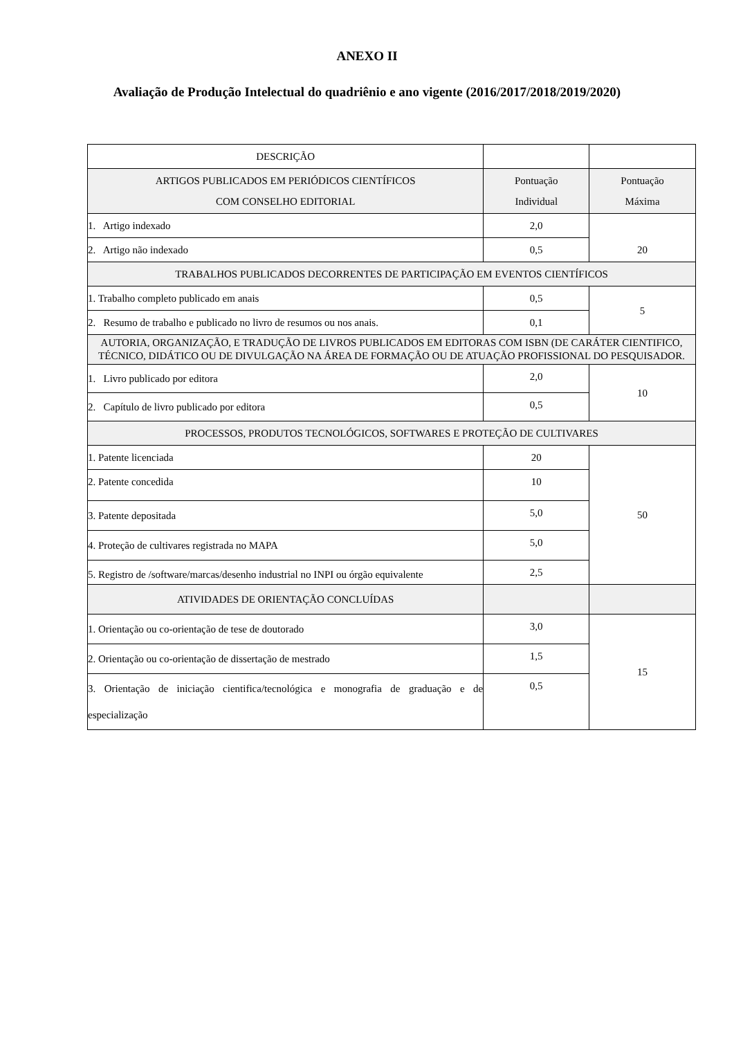ANEXO II
Avaliação de Produção Intelectual do quadriênio e ano vigente (2016/2017/2018/2019/2020)
| DESCRIÇÃO | | |
| ARTIGOS PUBLICADOS EM PERIÓDICOS CIENTÍFICOS COM CONSELHO EDITORIAL | Pontuação Individual | Pontuação Máxima |
| 1. Artigo indexado | 2,0 | 20 |
| 2. Artigo não indexado | 0,5 | |
| TRABALHOS PUBLICADOS DECORRENTES DE PARTICIPAÇÃO EM EVENTOS CIENTÍFICOS | | |
| 1. Trabalho completo publicado em anais | 0,5 | 5 |
| 2. Resumo de trabalho e publicado no livro de resumos ou nos anais. | 0,1 | |
| AUTORIA, ORGANIZAÇÃO, E TRADUÇÃO DE LIVROS PUBLICADOS EM EDITORAS COM ISBN (DE CARÁTER CIENTIFICO, TÉCNICO, DIDÁTICO OU DE DIVULGAÇÃO NA ÁREA DE FORMAÇÃO OU DE ATUAÇÃO PROFISSIONAL DO PESQUISADOR. | | |
| 1. Livro publicado por editora | 2,0 | 10 |
| 2. Capítulo de livro publicado por editora | 0,5 | |
| PROCESSOS, PRODUTOS TECNOLÓGICOS, SOFTWARES E PROTEÇÃO DE CULTIVARES | | |
| 1. Patente licenciada | 20 | 50 |
| 2. Patente concedida | 10 | |
| 3. Patente depositada | 5,0 | |
| 4. Proteção de cultivares registrada no MAPA | 5,0 | |
| 5. Registro de /software/marcas/desenho industrial no INPI ou órgão equivalente | 2,5 | |
| ATIVIDADES DE ORIENTAÇÃO CONCLUÍDAS | | |
| 1. Orientação ou co-orientação de tese de doutorado | 3,0 | 15 |
| 2. Orientação ou co-orientação de dissertação de mestrado | 1,5 | |
| 3. Orientação de iniciação cientifica/tecnológica e monografia de graduação e de especialização | 0,5 | |